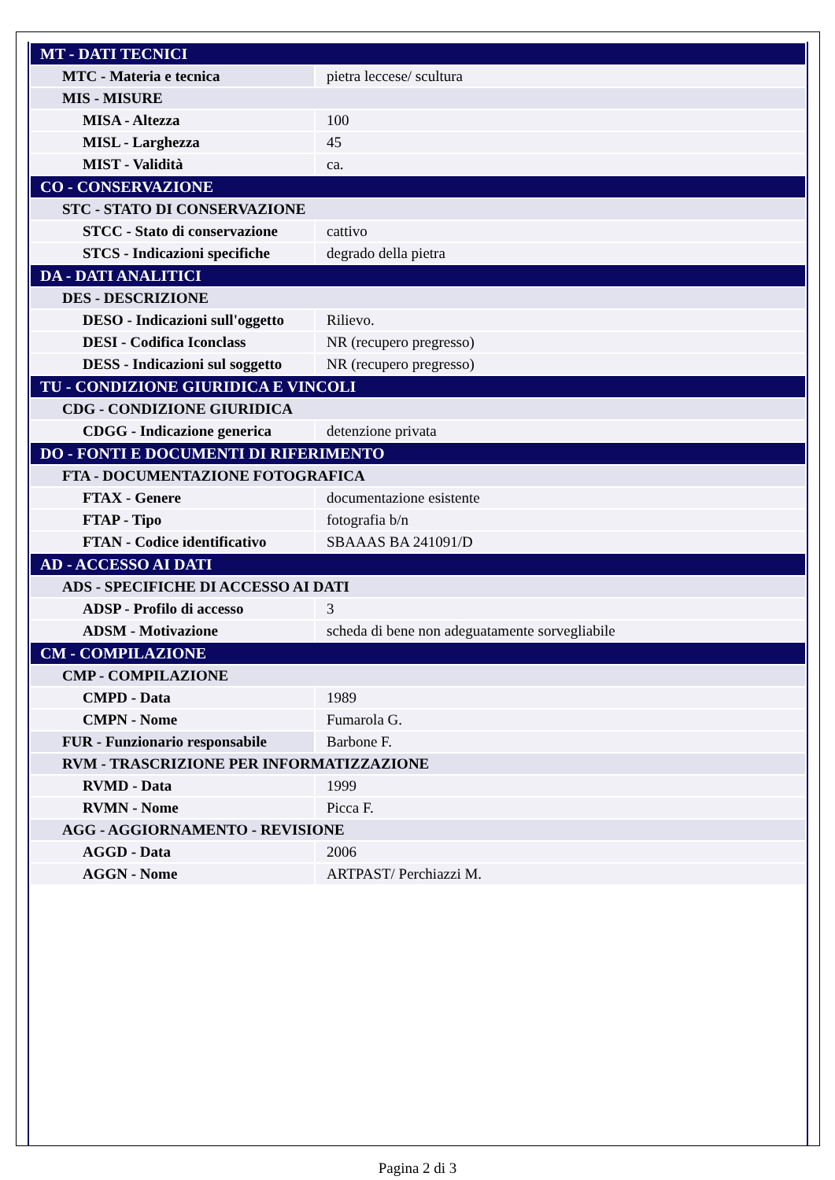| MT - DATI TECNICI | |
| MTC - Materia e tecnica | pietra leccese/ scultura |
| MIS - MISURE | |
| MISA - Altezza | 100 |
| MISL - Larghezza | 45 |
| MIST - Validità | ca. |
| CO - CONSERVAZIONE | |
| STC - STATO DI CONSERVAZIONE | |
| STCC - Stato di conservazione | cattivo |
| STCS - Indicazioni specifiche | degrado della pietra |
| DA - DATI ANALITICI | |
| DES - DESCRIZIONE | |
| DESO - Indicazioni sull'oggetto | Rilievo. |
| DESI - Codifica Iconclass | NR (recupero pregresso) |
| DESS - Indicazioni sul soggetto | NR (recupero pregresso) |
| TU - CONDIZIONE GIURIDICA E VINCOLI | |
| CDG - CONDIZIONE GIURIDICA | |
| CDGG - Indicazione generica | detenzione privata |
| DO - FONTI E DOCUMENTI DI RIFERIMENTO | |
| FTA - DOCUMENTAZIONE FOTOGRAFICA | |
| FTAX - Genere | documentazione esistente |
| FTAP - Tipo | fotografia b/n |
| FTAN - Codice identificativo | SBAAAS BA 241091/D |
| AD - ACCESSO AI DATI | |
| ADS - SPECIFICHE DI ACCESSO AI DATI | |
| ADSP - Profilo di accesso | 3 |
| ADSM - Motivazione | scheda di bene non adeguatamente sorvegliabile |
| CM - COMPILAZIONE | |
| CMP - COMPILAZIONE | |
| CMPD - Data | 1989 |
| CMPN - Nome | Fumarola G. |
| FUR - Funzionario responsabile | Barbone F. |
| RVM - TRASCRIZIONE PER INFORMATIZZAZIONE | |
| RVMD - Data | 1999 |
| RVMN - Nome | Picca F. |
| AGG - AGGIORNAMENTO - REVISIONE | |
| AGGD - Data | 2006 |
| AGGN - Nome | ARTPAST/ Perchiazzi M. |
Pagina 2 di 3